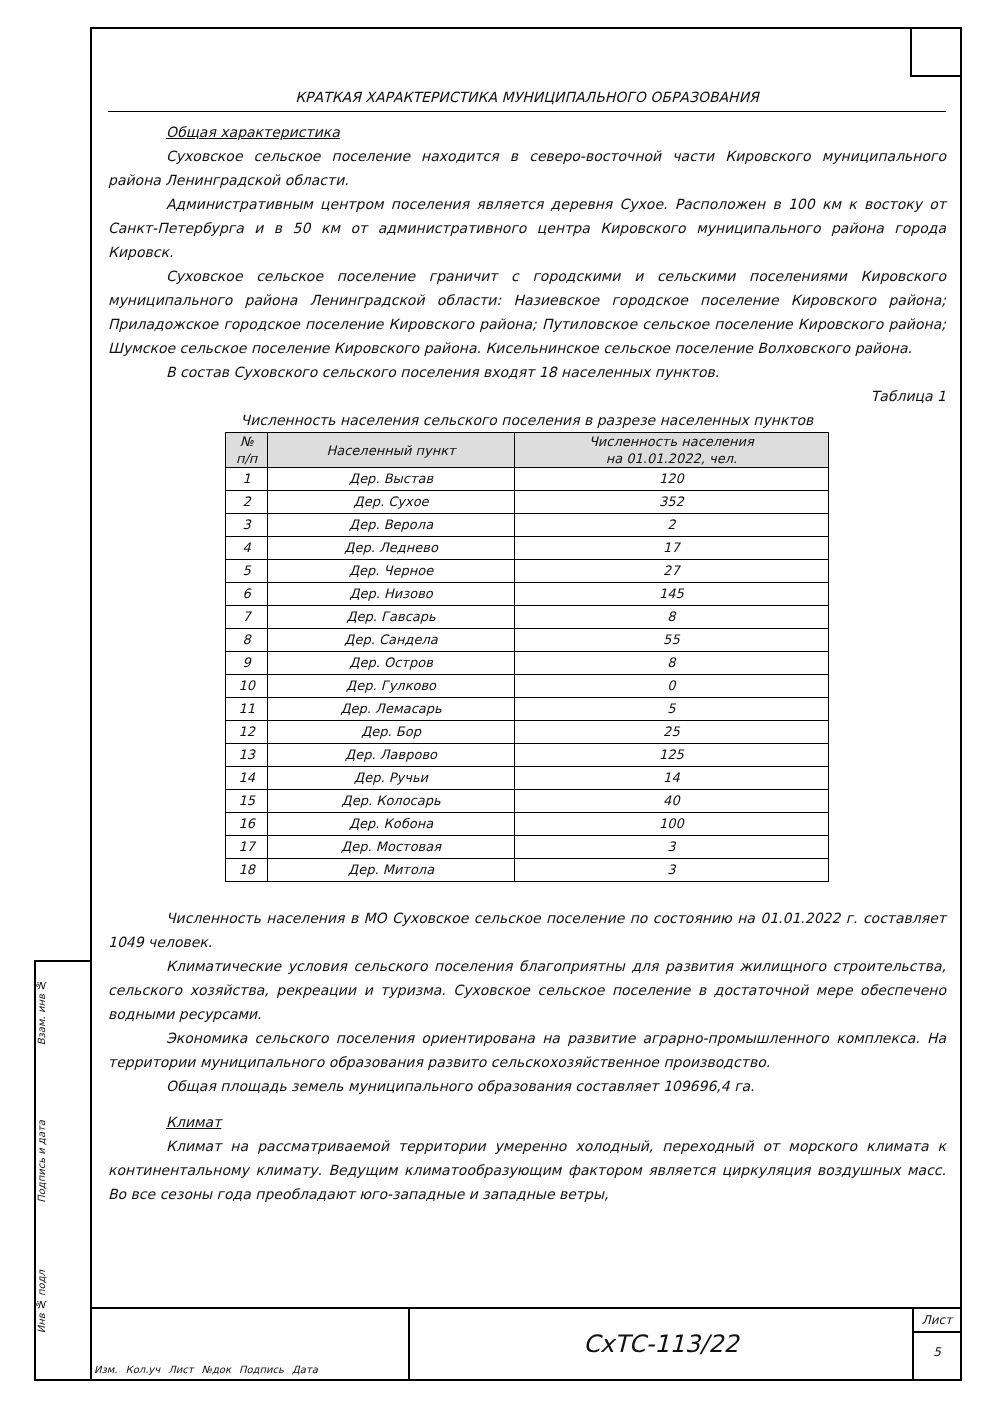КРАТКАЯ ХАРАКТЕРИСТИКА МУНИЦИПАЛЬНОГО ОБРАЗОВАНИЯ
Общая характеристика
Суховское сельское поселение находится в северо-восточной части Кировского муниципального района Ленинградской области.
Административным центром поселения является деревня Сухое. Расположен в 100 км к востоку от Санкт-Петербурга и в 50 км от административного центра Кировского муниципального района города Кировск.
Суховское сельское поселение граничит с городскими и сельскими поселениями Кировского муниципального района Ленинградской области: Назиевское городское поселение Кировского района; Приладожское городское поселение Кировского района; Путиловское сельское поселение Кировского района; Шумское сельское поселение Кировского района. Кисельнинское сельское поселение Волховского района.
В состав Суховского сельского поселения входят 18 населенных пунктов.
Таблица 1
Численность населения сельского поселения в разрезе населенных пунктов
| № п/п | Населенный пункт | Численность населения на 01.01.2022, чел. |
| --- | --- | --- |
| 1 | Дер. Выстав | 120 |
| 2 | Дер. Сухое | 352 |
| 3 | Дер. Верола | 2 |
| 4 | Дер. Леднево | 17 |
| 5 | Дер. Черное | 27 |
| 6 | Дер. Низово | 145 |
| 7 | Дер. Гавсарь | 8 |
| 8 | Дер. Сандела | 55 |
| 9 | Дер. Остров | 8 |
| 10 | Дер. Гулково | 0 |
| 11 | Дер. Лемасарь | 5 |
| 12 | Дер. Бор | 25 |
| 13 | Дер. Лаврово | 125 |
| 14 | Дер. Ручьи | 14 |
| 15 | Дер. Колосарь | 40 |
| 16 | Дер. Кобона | 100 |
| 17 | Дер. Мостовая | 3 |
| 18 | Дер. Митола | 3 |
Численность населения в МО Суховское сельское поселение по состоянию на 01.01.2022 г. составляет 1049 человек.
Климатические условия сельского поселения благоприятны для развития жилищного строительства, сельского хозяйства, рекреации и туризма. Суховское сельское поселение в достаточной мере обеспечено водными ресурсами.
Экономика сельского поселения ориентирована на развитие аграрно-промышленного комплекса. На территории муниципального образования развито сельскохозяйственное производство.
Общая площадь земель муниципального образования составляет 109696,4 га.
Климат
Климат на рассматриваемой территории умеренно холодный, переходный от морского климата к континентальному климату. Ведущим климатообразующим фактором является циркуляция воздушных масс. Во все сезоны года преобладают юго-западные и западные ветры,
Взам. инв №
Подпись и дата
Инв № подл
Изм. Кол.уч Лист №док Подпись Дата
СхТС-113/22
Лист
5